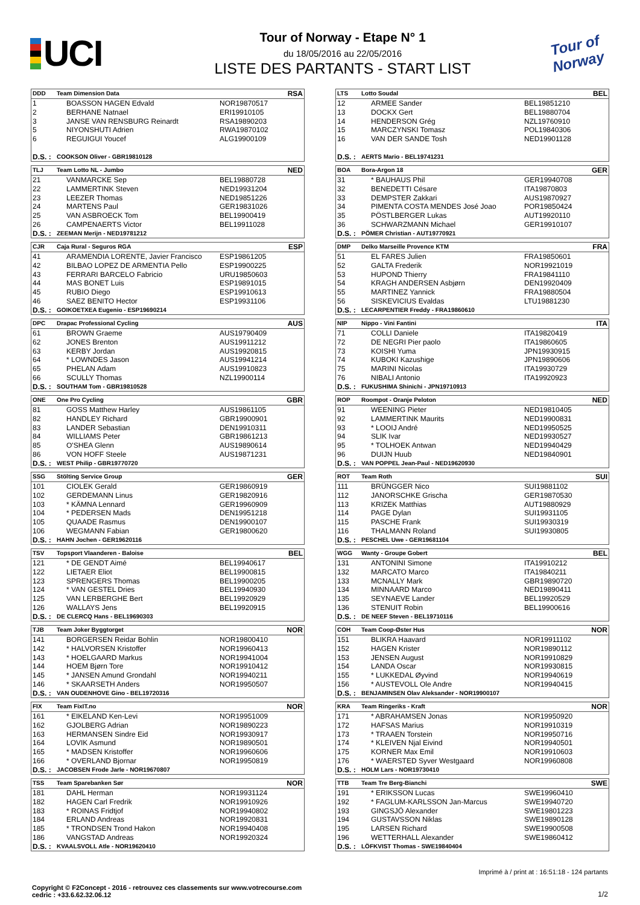UCI
Tour of Norway - Etape N° 1
du 18/05/2016 au 22/05/2016
LISTE DES PARTANTS - START LIST
Tour of Norway
| DDD | Team Dimension Data | | RSA |
| --- | --- | --- | --- |
| 1 | BOASSON HAGEN Edvald | NOR19870517 | |
| 2 | BERHANE Natnael | ERI19910105 | |
| 3 | JANSE VAN RENSBURG Reinardt | RSA19890203 | |
| 5 | NIYONSHUTI Adrien | RWA19870102 | |
| 6 | REGUIGUI Youcef | ALG19900109 | |
| D.S. : | COOKSON Oliver - GBR19810128 | | |
| LTS | Lotto Soudal | | BEL |
| --- | --- | --- | --- |
| 12 | ARMEE Sander | BEL19851210 | |
| 13 | DOCKX Gert | BEL19880704 | |
| 14 | HENDERSON Grég | NZL19760910 | |
| 15 | MARCZYNSKI Tomasz | POL19840306 | |
| 16 | VAN DER SANDE Tosh | NED19901128 | |
| D.S. : | AERTS Mario - BEL19741231 | | |
| TLJ | Team Lotto NL - Jumbo | | NED |
| --- | --- | --- | --- |
| 21 | VANMARCKE Sep | BEL19880728 | |
| 22 | LAMMERTINK Steven | NED19931204 | |
| 23 | LEEZER Thomas | NED19851226 | |
| 24 | MARTENS Paul | GER19831026 | |
| 25 | VAN ASBROECK Tom | BEL19900419 | |
| 26 | CAMPENAERTS Victor | BEL19911028 | |
| D.S. : | ZEEMAN Merijn - NED19781212 | | |
| BOA | Bora-Argon 18 | | GER |
| --- | --- | --- | --- |
| 31 | * BAUHAUS Phil | GER19940708 | |
| 32 | BENEDETTI Césare | ITA19870803 | |
| 33 | DEMPSTER Zakkari | AUS19870927 | |
| 34 | PIMENTA COSTA MENDES José Joao | POR19850424 | |
| 35 | PÖSTLBERGER Lukas | AUT19920110 | |
| 36 | SCHWARZMANN Michael | GER19910107 | |
| D.S. : | PÖMER Christian - AUT19770921 | | |
| CJR | Caja Rural - Seguros RGA | | ESP |
| --- | --- | --- | --- |
| 41 | ARAMENDIA LORENTE, Javier Francisco | ESP19861205 | |
| 42 | BILBAO LOPEZ DE ARMENTIA Pello | ESP19900225 | |
| 43 | FERRARI BARCELO Fabricio | URU19850603 | |
| 44 | MAS BONET Luis | ESP19891015 | |
| 45 | RUBIO Diego | ESP19910613 | |
| 46 | SAEZ BENITO Hector | ESP19931106 | |
| D.S. : | GOIKOETXEA Eugenio - ESP19690214 | | |
| DMP | Delko Marseille Provence KTM | | FRA |
| --- | --- | --- | --- |
| 51 | EL FARES Julien | FRA19850601 | |
| 52 | GALTA Frederik | NOR19921019 | |
| 53 | HUPOND Thierry | FRA19841110 | |
| 54 | KRAGH ANDERSEN Asbjørn | DEN19920409 | |
| 55 | MARTINEZ Yannick | FRA19880504 | |
| 56 | SISKEVICIUS Evaldas | LTU19881230 | |
| D.S. : | LECARPENTIER Freddy - FRA19860610 | | |
| DPC | Drapac Professional Cycling | | AUS |
| --- | --- | --- | --- |
| 61 | BROWN Graeme | AUS19790409 | |
| 62 | JONES Brenton | AUS19911212 | |
| 63 | KERBY Jordan | AUS19920815 | |
| 64 | * LOWNDES Jason | AUS19941214 | |
| 65 | PHELAN Adam | AUS19910823 | |
| 66 | SCULLY Thomas | NZL19900114 | |
| D.S. : | SOUTHAM Tom - GBR19810528 | | |
| NIP | Nippo - Vini Fantini | | ITA |
| --- | --- | --- | --- |
| 71 | COLLI Daniele | ITA19820419 | |
| 72 | DE NEGRI Pier paolo | ITA19860605 | |
| 73 | KOISHI Yuma | JPN19930915 | |
| 74 | KUBOKI Kazushige | JPN19890606 | |
| 75 | MARINI Nicolas | ITA19930729 | |
| 76 | NIBALI Antonio | ITA19920923 | |
| D.S. : | FUKUSHIMA Shinichi - JPN19710913 | | |
| ONE | One Pro Cycling | | GBR |
| --- | --- | --- | --- |
| 81 | GOSS Matthew Harley | AUS19861105 | |
| 82 | HANDLEY Richard | GBR19900901 | |
| 83 | LANDER Sebastian | DEN19910311 | |
| 84 | WILLIAMS Peter | GBR19861213 | |
| 85 | O'SHEA Glenn | AUS19890614 | |
| 86 | VON HOFF Steele | AUS19871231 | |
| D.S. : | WEST Philip - GBR19770720 | | |
| ROP | Roompot - Oranje Peloton | | NED |
| --- | --- | --- | --- |
| 91 | WEENING Pieter | NED19810405 | |
| 92 | LAMMERTINK Maurits | NED19900831 | |
| 93 | * LOOIJ André | NED19950525 | |
| 94 | SLIK Ivar | NED19930527 | |
| 95 | * TOLHOEK Antwan | NED19940429 | |
| 96 | DUIJN Huub | NED19840901 | |
| D.S. : | VAN POPPEL Jean-Paul - NED19620930 | | |
| SSG | Stölting Service Group | | GER |
| --- | --- | --- | --- |
| 101 | CIOLEK Gerald | GER19860919 | |
| 102 | GERDEMANN Linus | GER19820916 | |
| 103 | * KÄMNA Lennard | GER19960909 | |
| 104 | * PEDERSEN Mads | DEN19951218 | |
| 105 | QUAADE Rasmus | DEN19900107 | |
| 106 | WEGMANN Fabian | GER19800620 | |
| D.S. : | HAHN Jochen - GER19620116 | | |
| ROT | Team Roth | | SUI |
| --- | --- | --- | --- |
| 111 | BRÜNGGER Nico | SUI19881102 | |
| 112 | JANORSCHKE Grischa | GER19870530 | |
| 113 | KRIZEK Matthias | AUT19880929 | |
| 114 | PAGE Dylan | SUI19931105 | |
| 115 | PASCHE Frank | SUI19930319 | |
| 116 | THALMANN Roland | SUI19930805 | |
| D.S. : | PESCHEL Uwe - GER19681104 | | |
| TSV | Topsport Vlaanderen - Baloise | | BEL |
| --- | --- | --- | --- |
| 121 | * DE GENDT Aimé | BEL19940617 | |
| 122 | LIETAER Eliot | BEL19900815 | |
| 123 | SPRENGERS Thomas | BEL19900205 | |
| 124 | * VAN GESTEL Dries | BEL19940930 | |
| 125 | VAN LERBERGHE Bert | BEL19920929 | |
| 126 | WALLAYS Jens | BEL19920915 | |
| D.S. : | DE CLERCQ Hans - BEL19690303 | | |
| WGG | Wanty - Groupe Gobert | | BEL |
| --- | --- | --- | --- |
| 131 | ANTONINI Simone | ITA19910212 | |
| 132 | MARCATO Marco | ITA19840211 | |
| 133 | MCNALLY Mark | GBR19890720 | |
| 134 | MINNAARD Marco | NED19890411 | |
| 135 | SEYNAEVE Lander | BEL19920529 | |
| 136 | STENUIT Robin | BEL19900616 | |
| D.S. : | DE NEEF Steven - BEL19710116 | | |
| TJB | Team Joker Byggtorget | | NOR |
| --- | --- | --- | --- |
| 141 | BORGERSEN Reidar Bohlin | NOR19800410 | |
| 142 | * HALVORSEN Kristoffer | NOR19960413 | |
| 143 | * HOELGAARD Markus | NOR19941004 | |
| 144 | HOEM Bjørn Tore | NOR19910412 | |
| 145 | * JANSEN Amund Grondahl | NOR19940211 | |
| 146 | * SKAARSETH Anders | NOR19950507 | |
| D.S. : | VAN OUDENHOVE Gino - BEL19720316 | | |
| COH | Team Coop-Øster Hus | | NOR |
| --- | --- | --- | --- |
| 151 | BLIKRA Haavard | NOR19911102 | |
| 152 | HAGEN Krister | NOR19890112 | |
| 153 | JENSEN August | NOR19910829 | |
| 154 | LANDA Oscar | NOR19930815 | |
| 155 | * LUKKEDAL Øyvind | NOR19940619 | |
| 156 | * AUSTEVOLL Ole Andre | NOR19940415 | |
| D.S. : | BENJAMINSEN Olav Aleksander - NOR19900107 | | |
| FIX | Team FixIT.no | | NOR |
| --- | --- | --- | --- |
| 161 | * EIKELAND Ken-Levi | NOR19951009 | |
| 162 | GJOLBERG Adrian | NOR19890223 | |
| 163 | HERMANSEN Sindre Eid | NOR19930917 | |
| 164 | LOVIK Asmund | NOR19890501 | |
| 165 | * MADSEN Kristoffer | NOR19960606 | |
| 166 | * OVERLAND Bjornar | NOR19950819 | |
| D.S. : | JACOBSEN Frode Jarle - NOR19670807 | | |
| KRA | Team Ringeriks - Kraft | | NOR |
| --- | --- | --- | --- |
| 171 | * ABRAHAMSEN Jonas | NOR19950920 | |
| 172 | HAFSAS Marius | NOR19910319 | |
| 173 | * TRAAEN Torstein | NOR19950716 | |
| 174 | * KLEIVEN Njal Eivind | NOR19940501 | |
| 175 | KORNER Max Emil | NOR19910603 | |
| 176 | * WAERSTED Syver Westgaard | NOR19960808 | |
| D.S. : | HOLM Lars - NOR19730410 | | |
| TSS | Team Sparebanken Sør | | NOR |
| --- | --- | --- | --- |
| 181 | DAHL Herman | NOR19931124 | |
| 182 | HAGEN Carl Fredrik | NOR19910926 | |
| 183 | * ROINAS Fridtjof | NOR19940802 | |
| 184 | ERLAND Andreas | NOR19920831 | |
| 185 | * TRONDSEN Trond Hakon | NOR19940408 | |
| 186 | VANGSTAD Andreas | NOR19920324 | |
| D.S. : | KVAALSVOLL Atle - NOR19620410 | | |
| TTB | Team Tre Berg-Bianchi | | SWE |
| --- | --- | --- | --- |
| 191 | * ERIKSSON Lucas | SWE19960410 | |
| 192 | * FAGLUM-KARLSSON Jan-Marcus | SWE19940720 | |
| 193 | GINGSJÖ Alexander | SWE19801223 | |
| 194 | GUSTAVSSON Niklas | SWE19890128 | |
| 195 | LARSEN Richard | SWE19900508 | |
| 196 | WETTERHALL Alexander | SWE19860412 | |
| D.S. : | LÖFKVIST Thomas - SWE19840404 | | |
Imprimé à / print at : 16:51:18 - 124 partants
Copyright © F2Concept - 2016 - retrouvez ces classements sur www.votrecourse.com
cedric : +33.6.62.32.06.12 1/2